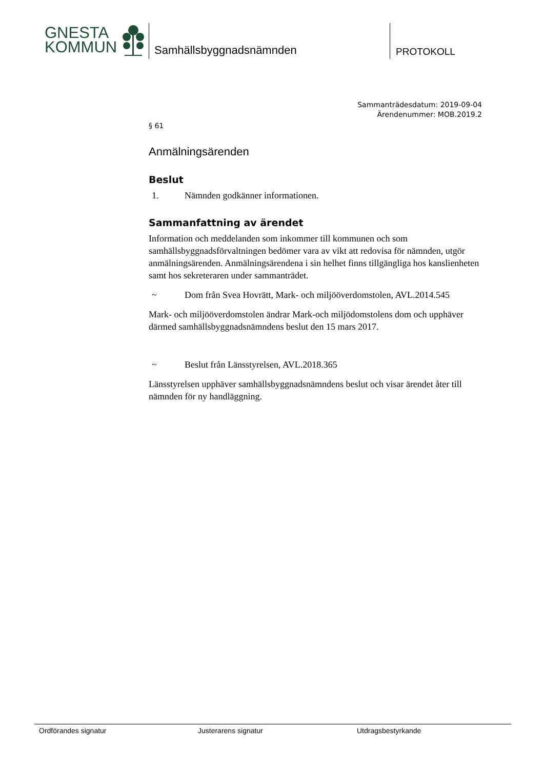GNESTA
KOMMUN
Samhällsbyggnadsnämnden PROTOKOLL
Sammanträdesdatum: 2019-09-04
Ärendenummer: MOB.2019.2
§ 61
Anmälningsärenden
Beslut
1. Nämnden godkänner informationen.
Sammanfattning av ärendet
Information och meddelanden som inkommer till kommunen och som samhällsbyggnadsförvaltningen bedömer vara av vikt att redovisa för nämnden, utgör anmälningsärenden. Anmälningsärendena i sin helhet finns tillgängliga hos kanslienheten samt hos sekreteraren under sammanträdet.
~ Dom från Svea Hovrätt, Mark- och miljööverdomstolen, AVL.2014.545
Mark- och miljööverdomstolen ändrar Mark-och miljödomstolens dom och upphäver därmed samhällsbyggnadsnämndens beslut den 15 mars 2017.
~ Beslut från Länsstyrelsen, AVL.2018.365
Länsstyrelsen upphäver samhällsbyggnadsnämndens beslut och visar ärendet åter till nämnden för ny handläggning.
Ordförandes signatur Justerarens signatur Utdragsbestyrkande